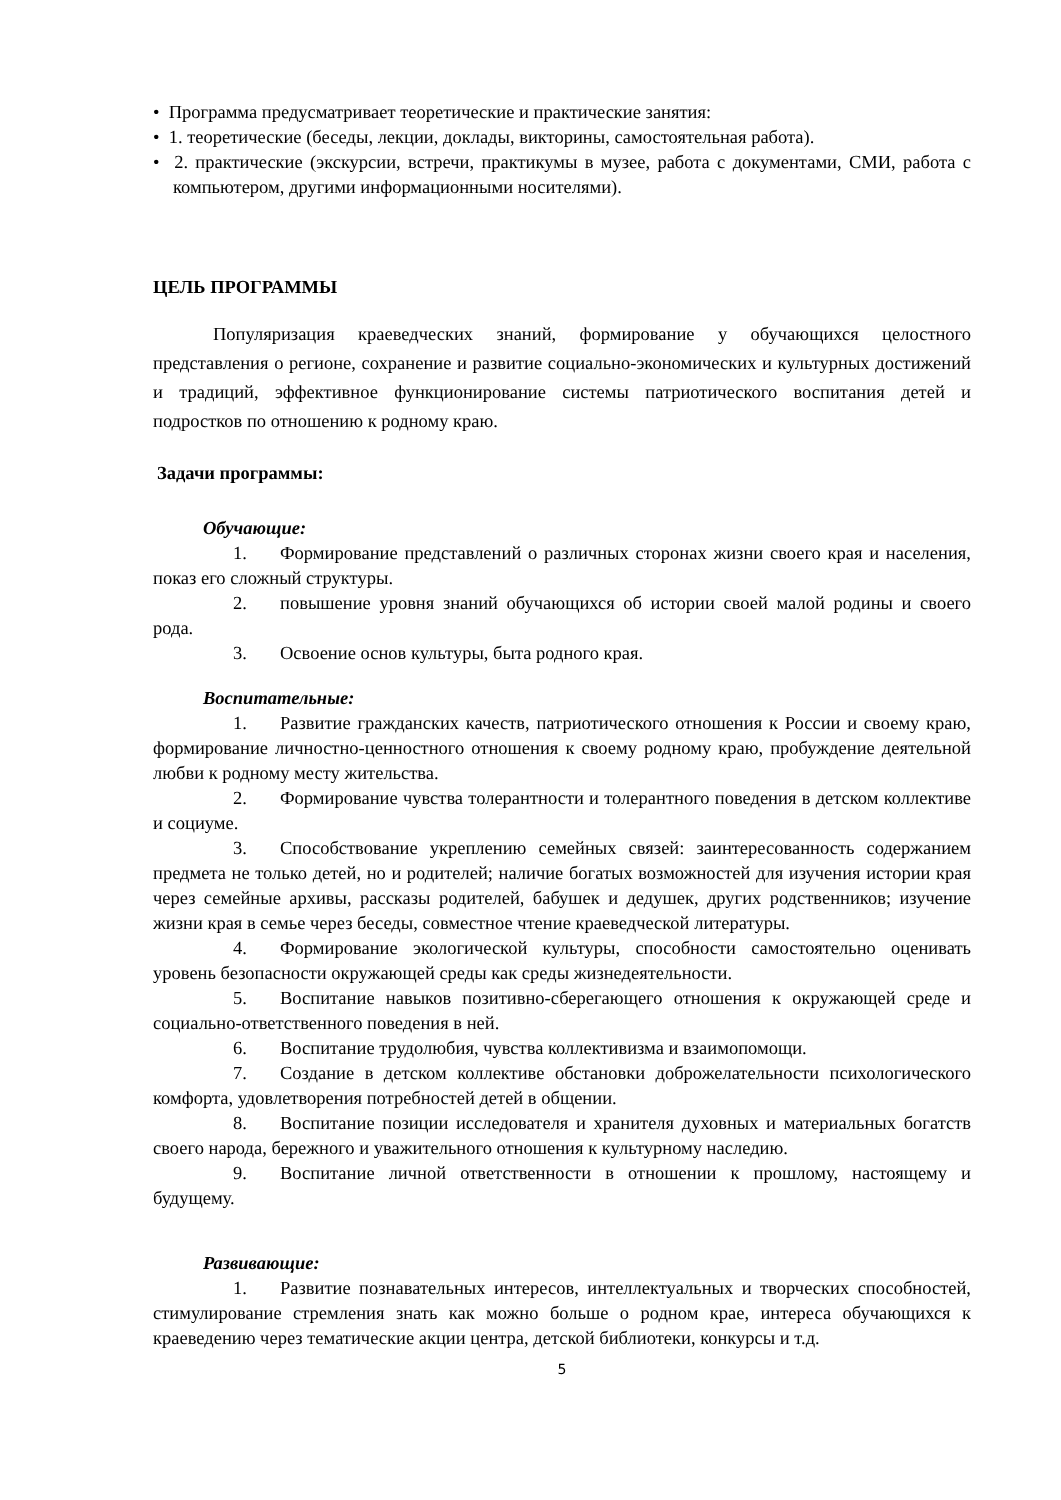• Программа предусматривает теоретические и практические занятия:
• 1. теоретические (беседы, лекции, доклады, викторины, самостоятельная работа).
• 2. практические (экскурсии, встречи, практикумы в музее, работа с документами, СМИ, работа с компьютером, другими информационными носителями).
ЦЕЛЬ ПРОГРАММЫ
Популяризация краеведческих знаний, формирование у обучающихся целостного представления о регионе, сохранение и развитие социально-экономических и культурных достижений и традиций, эффективное функционирование системы патриотического воспитания детей и подростков по отношению к родному краю.
Задачи программы:
Обучающие:
1. Формирование представлений о различных сторонах жизни своего края и населения, показ его сложный структуры.
2. повышение уровня знаний обучающихся об истории своей малой родины и своего рода.
3. Освоение основ культуры, быта родного края.
Воспитательные:
1. Развитие гражданских качеств, патриотического отношения к России и своему краю, формирование личностно-ценностного отношения к своему родному краю, пробуждение деятельной любви к родному месту жительства.
2. Формирование чувства толерантности и толерантного поведения в детском коллективе и социуме.
3. Способствование укреплению семейных связей: заинтересованность содержанием предмета не только детей, но и родителей; наличие богатых возможностей для изучения истории края через семейные архивы, рассказы родителей, бабушек и дедушек, других родственников; изучение жизни края в семье через беседы, совместное чтение краеведческой литературы.
4. Формирование экологической культуры, способности самостоятельно оценивать уровень безопасности окружающей среды как среды жизнедеятельности.
5. Воспитание навыков позитивно-сберегающего отношения к окружающей среде и социально-ответственного поведения в ней.
6. Воспитание трудолюбия, чувства коллективизма и взаимопомощи.
7. Создание в детском коллективе обстановки доброжелательности психологического комфорта, удовлетворения потребностей детей в общении.
8. Воспитание позиции исследователя и хранителя духовных и материальных богатств своего народа, бережного и уважительного отношения к культурному наследию.
9. Воспитание личной ответственности в отношении к прошлому, настоящему и будущему.
Развивающие:
1. Развитие познавательных интересов, интеллектуальных и творческих способностей, стимулирование стремления знать как можно больше о родном крае, интереса обучающихся к краеведению через тематические акции центра, детской библиотеки, конкурсы и т.д.
5